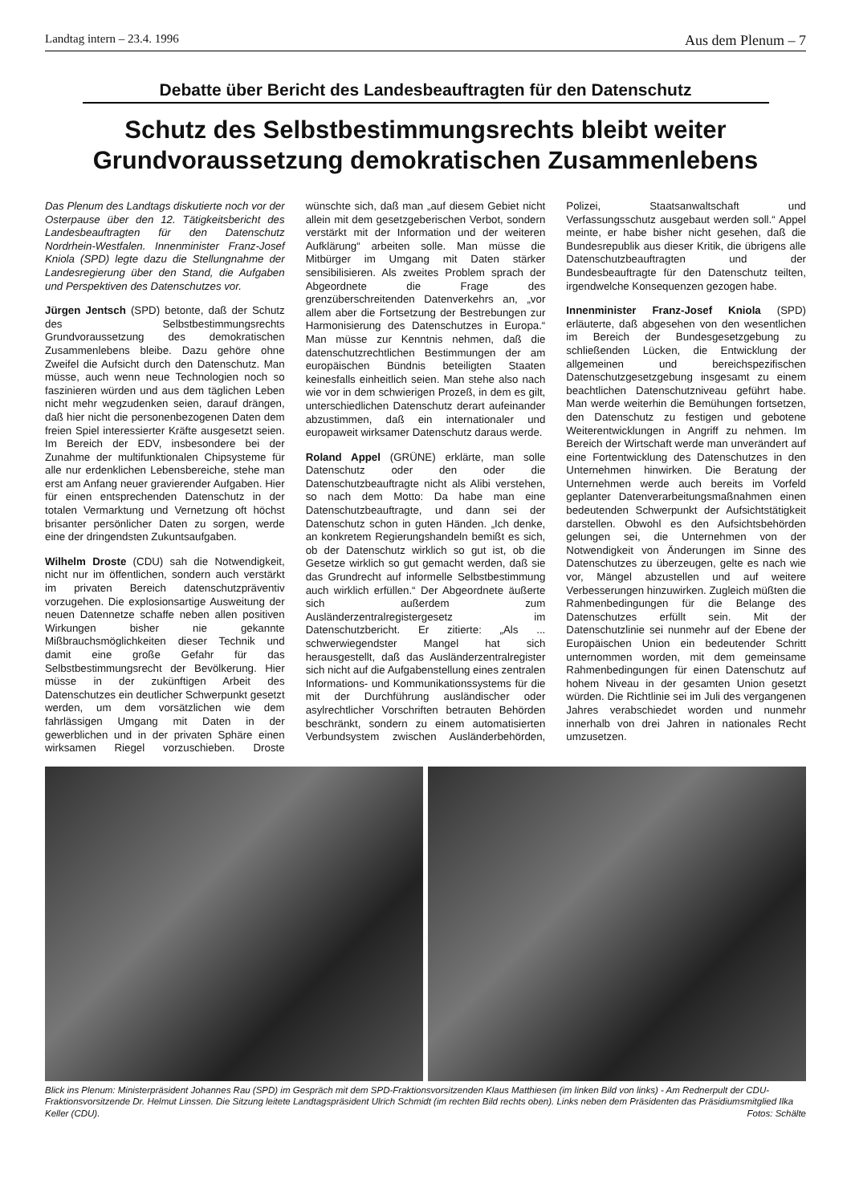Landtag intern – 23.4. 1996 Aus dem Plenum – 7
Debatte über Bericht des Landesbeauftragten für den Datenschutz
Schutz des Selbstbestimmungsrechts bleibt weiter Grundvoraussetzung demokratischen Zusammenlebens
Das Plenum des Landtags diskutierte noch vor der Osterpause über den 12. Tätigkeitsbericht des Landesbeauftragten für den Datenschutz Nordrhein-Westfalen. Innenminister Franz-Josef Kniola (SPD) legte dazu die Stellungnahme der Landesregierung über den Stand, die Aufgaben und Perspektiven des Datenschutzes vor.
Jürgen Jentsch (SPD) betonte, daß der Schutz des Selbstbestimmungsrechts Grundvoraussetzung des demokratischen Zusammenlebens bleibe. Dazu gehöre ohne Zweifel die Aufsicht durch den Datenschutz. Man müsse, auch wenn neue Technologien noch so faszinieren würden und aus dem täglichen Leben nicht mehr wegzudenken seien, darauf drängen, daß hier nicht die personenbezogenen Daten dem freien Spiel interessierter Kräfte ausgesetzt seien. Im Bereich der EDV, insbesondere bei der Zunahme der multifunktionalen Chipsysteme für alle nur erdenklichen Lebensbereiche, stehe man erst am Anfang neuer gravierender Aufgaben. Hier für einen entsprechenden Datenschutz in der totalen Vermarktung und Vernetzung oft höchst brisanter persönlicher Daten zu sorgen, werde eine der dringendsten Zukuntsaufgaben.
Wilhelm Droste (CDU) sah die Notwendigkeit, nicht nur im öffentlichen, sondern auch verstärkt im privaten Bereich datenschutzpräventiv vorzugehen. Die explosionsartige Ausweitung der neuen Datennetze schaffe neben allen positiven Wirkungen bisher nie gekannte Mißbrauchsmöglichkeiten dieser Technik und damit eine große Gefahr für das Selbstbestimmungsrecht der Bevölkerung. Hier müsse in der zukünftigen Arbeit des Datenschutzes ein deutlicher Schwerpunkt gesetzt werden, um dem vorsätzlichen wie dem fahrlässigen Umgang mit Daten in der gewerblichen und in der privaten Sphäre einen wirksamen Riegel vorzuschieben. Droste wünschte sich, daß man „auf diesem Gebiet nicht allein mit dem gesetzgeberischen Verbot, sondern verstärkt mit der Information und der weiteren Aufklärung“ arbeiten solle. Man müsse die Mitbürger im Umgang mit Daten stärker sensibilisieren. Als zweites Problem sprach der Abgeordnete die Frage des grenzüberschreitenden Datenverkehrs an, „vor allem aber die Fortsetzung der Bestrebungen zur Harmonisierung des Datenschutzes in Europa.“ Man müsse zur Kenntnis nehmen, daß die datenschutzrechtlichen Bestimmungen der am europäischen Bündnis beteiligten Staaten keinesfalls einheitlich seien. Man stehe also nach wie vor in dem schwierigen Prozeß, in dem es gilt, unterschiedlichen Datenschutz derart aufeinander abzustimmen, daß ein internationaler und europaweit wirksamer Datenschutz daraus werde.
Roland Appel (GRÜNE) erklärte, man solle Datenschutz oder den oder die Datenschutzbeauftragte nicht als Alibi verstehen, so nach dem Motto: Da habe man eine Datenschutzbeauftragte, und dann sei der Datenschutz schon in guten Händen. „Ich denke, an konkretem Regierungshandeln bemißt es sich, ob der Datenschutz wirklich so gut ist, ob die Gesetze wirklich so gut gemacht werden, daß sie das Grundrecht auf informelle Selbstbestimmung auch wirklich erfüllen.“ Der Abgeordnete äußerte sich außerdem zum Ausländerzentralregistergesetz im Datenschutzbericht. Er zitierte: „Als ... schwerwiegendster Mangel hat sich herausgestellt, daß das Ausländerzentralregister sich nicht auf die Aufgabenstellung eines zentralen Informations- und Kommunikationssystems für die mit der Durchführung ausländischer oder asylrechtlicher Vorschriften betrauten Behörden beschränkt, sondern zu einem automatisierten Verbundsystem zwischen Ausländerbehörden, Polizei, Staatsanwaltschaft und Verfassungsschutz ausgebaut werden soll.“ Appel meinte, er habe bisher nicht gesehen, daß die Bundesrepublik aus dieser Kritik, die übrigens alle Datenschutzbeauftragten und der Bundesbeauftragte für den Datenschutz teilten, irgendwelche Konsequenzen gezogen habe.
Innenminister Franz-Josef Kniola (SPD) erläuterte, daß abgesehen von den wesentlichen im Bereich der Bundesgesetzgebung zu schließenden Lücken, die Entwicklung der allgemeinen und bereichspezifischen Datenschutzgesetzgebung insgesamt zu einem beachtlichen Datenschutzniveau geführt habe. Man werde weiterhin die Bemühungen fortsetzen, den Datenschutz zu festigen und gebotene Weiterentwicklungen in Angriff zu nehmen. Im Bereich der Wirtschaft werde man unverändert auf eine Fortentwicklung des Datenschutzes in den Unternehmen hinwirken. Die Beratung der Unternehmen werde auch bereits im Vorfeld geplanter Datenverarbeitungsmaßnahmen einen bedeutenden Schwerpunkt der Aufsichtstätigkeit darstellen. Obwohl es den Aufsichtsbehörden gelungen sei, die Unternehmen von der Notwendigkeit von Änderungen im Sinne des Datenschutzes zu überzeugen, gelte es nach wie vor, Mängel abzustellen und auf weitere Verbesserungen hinzuwirken. Zugleich müßten die Rahmenbedingungen für die Belange des Datenschutzes erfüllt sein. Mit der Datenschutzlinie sei nunmehr auf der Ebene der Europäischen Union ein bedeutender Schritt unternommen worden, mit dem gemeinsame Rahmenbedingungen für einen Datenschutz auf hohem Niveau in der gesamten Union gesetzt würden. Die Richtlinie sei im Juli des vergangenen Jahres verabschiedet worden und nunmehr innerhalb von drei Jahren in nationales Recht umzusetzen.
Blick ins Plenum: Ministerpräsident Johannes Rau (SPD) im Gespräch mit dem SPD-Fraktionsvorsitzenden Klaus Matthiesen (im linken Bild von links) - Am Rednerpult der CDU-Fraktionsvorsitzende Dr. Helmut Linssen. Die Sitzung leitete Landtagspräsident Ulrich Schmidt (im rechten Bild rechts oben). Links neben dem Präsidenten das Präsidiumsmitglied Ilka Keller (CDU). Fotos: Schälte